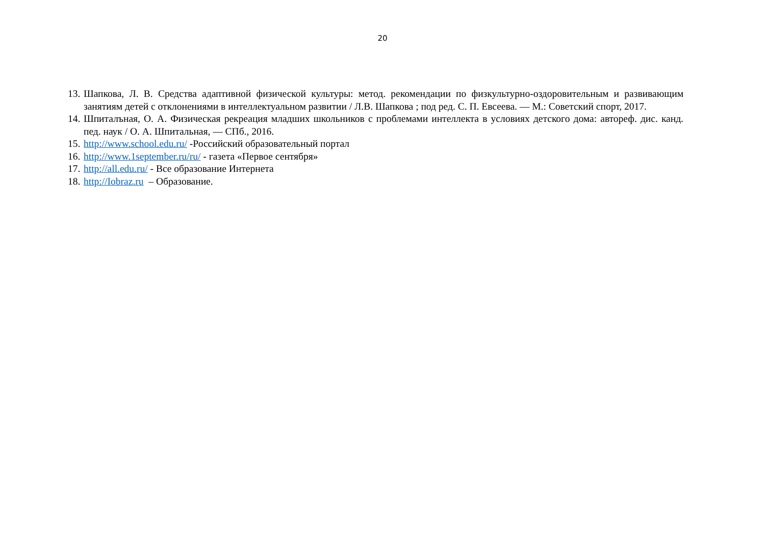20
13.
Шапкова, Л. В. Средства адаптивной физической культуры: метод. рекомендации по физкультурно-оздоровительным и развивающим занятиям детей с отклонениями в интеллектуальном развитии / Л.В. Шапкова ; под ред. С. П. Евсеева. — М.: Советский спорт, 2017.
14.
Шпиталъная, О. А. Физическая рекреация младших школьников с проблемами интеллекта в условиях детского дома: автореф. дис. канд. пед. наук / О. А. Шпитальная, — СПб., 2016.
15.
http://www.school.edu.ru/ -Российский образовательный портал
16.
http://www.1september.ru/ru/ - газета «Первое сентября»
17.
http://all.edu.ru/ - Все образование Интернета
18.
http://Iobraz.ru – Образование.